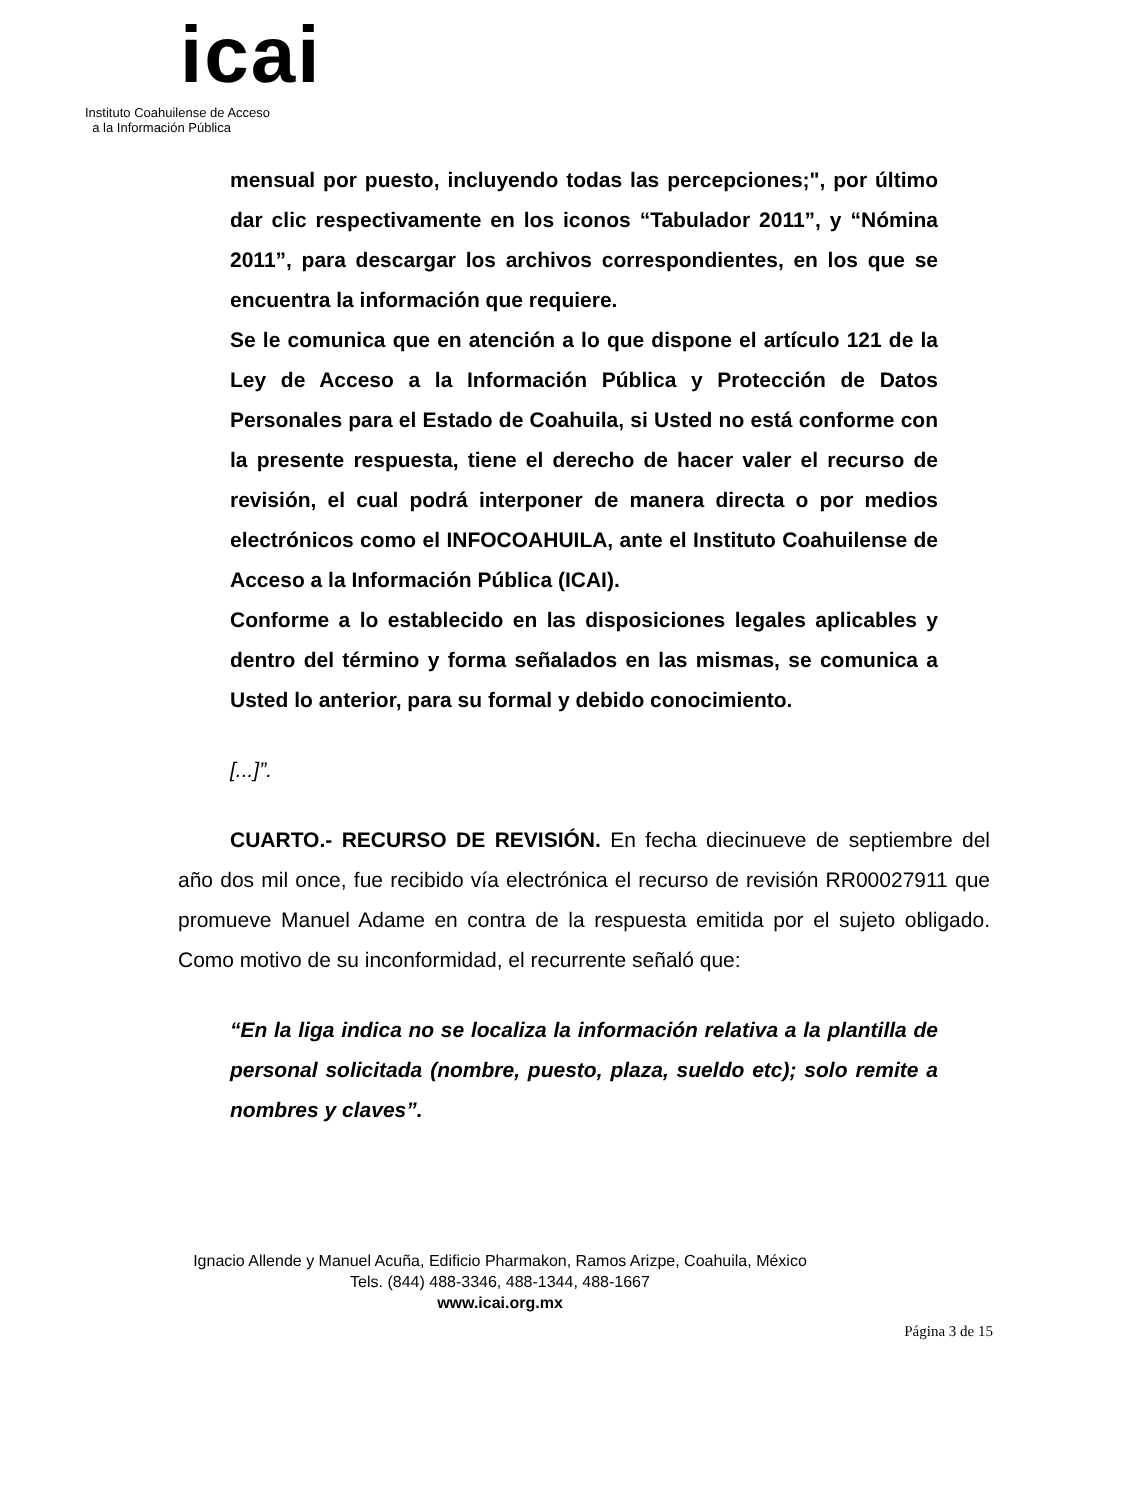icai
Instituto Coahuilense de Acceso
a la Información Pública
mensual por puesto, incluyendo todas las percepciones;", por último dar clic respectivamente en los iconos “Tabulador 2011”, y “Nómina 2011”, para descargar los archivos correspondientes, en los que se encuentra la información que requiere.
Se le comunica que en atención a lo que dispone el artículo 121 de la Ley de Acceso a la Información Pública y Protección de Datos Personales para el Estado de Coahuila, si Usted no está conforme con la presente respuesta, tiene el derecho de hacer valer el recurso de revisión, el cual podrá interponer de manera directa o por medios electrónicos como el INFOCOAHUILA, ante el Instituto Coahuilense de Acceso a la Información Pública (ICAI).
Conforme a lo establecido en las disposiciones legales aplicables y dentro del término y forma señalados en las mismas, se comunica a Usted lo anterior, para su formal y debido conocimiento.
[...]”.
CUARTO.- RECURSO DE REVISIÓN. En fecha diecinueve de septiembre del año dos mil once, fue recibido vía electrónica el recurso de revisión RR00027911 que promueve Manuel Adame en contra de la respuesta emitida por el sujeto obligado. Como motivo de su inconformidad, el recurrente señaló que:
“En la liga indica no se localiza la información relativa a la plantilla de personal solicitada (nombre, puesto, plaza, sueldo etc); solo remite a nombres y claves”.
Ignacio Allende y Manuel Acuña, Edificio Pharmakon, Ramos Arizpe, Coahuila, México
Tels. (844) 488-3346, 488-1344, 488-1667
www.icai.org.mx
Página 3 de 15